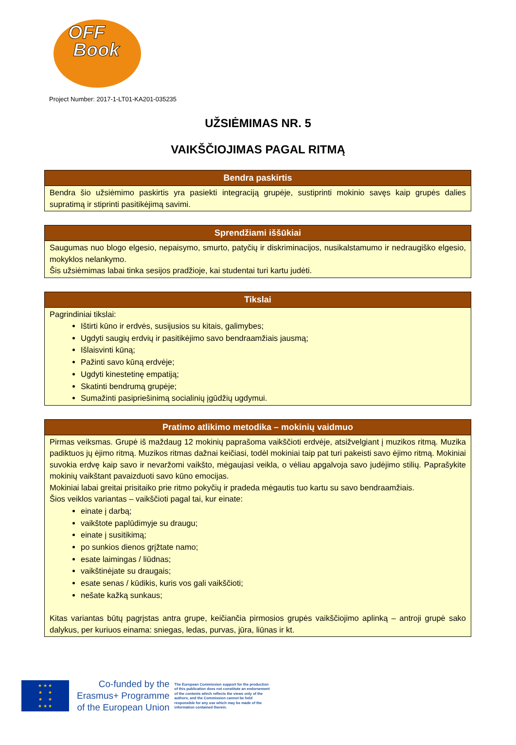OFF
Book
Project Number: 2017-1-LT01-KA201-035235
UŽSIĖMIMAS NR. 5
VAIKŠČIOJIMAS PAGAL RITMĄ
| Bendra paskirtis |
| --- |
| Bendra šio užsiėmimo paskirtis yra pasiekti integraciją grupėje, sustiprinti mokinio savęs kaip grupės dalies supratimą ir stiprinti pasitikėjimą savimi. |
| Sprendžiami iššūkiai |
| --- |
| Saugumas nuo blogo elgesio, nepaisymo, smurto, patyčių ir diskriminacijos, nusikalstamumo ir nedraugiško elgesio, mokyklos nelankymo. Šis užsiėmimas labai tinka sesijos pradžioje, kai studentai turi kartu judėti. |
| Tikslai |
| --- |
| Pagrindiniai tikslai: Ištirti kūno ir erdvės, susijusios su kitais, galimybes; Ugdyti saugių erdvių ir pasitikėjimo savo bendraamžiais jausmą; Išlaisvinti kūną; Pažinti savo kūną erdvėje; Ugdyti kinestetinę empatiją; Skatinti bendrumą grupėje; Sumažinti pasipriešinimą socialinių įgūdžių ugdymui. |
| Pratimo atlikimo metodika – mokinių vaidmuo |
| --- |
| Pirmas veiksmas. Grupė iš maždaug 12 mokinių paprašoma vaikščioti erdvėje, atsižvelgiant į muzikos ritmą. Muzika padiktuos jų ėjimo ritmą. Muzikos ritmas dažnai keičiasi, todėl mokiniai taip pat turi pakeisti savo ėjimo ritmą. Mokiniai suvokia erdvę kaip savo ir nevaržomi vaikšto, mėgaujasi veikla, o vėliau apgalvoja savo judėjimo stilių. Paprašykite mokinių vaikštant pavaizduoti savo kūno emocijas. Mokiniai labai greitai prisitaiko prie ritmo pokyčių ir pradeda mėgautis tuo kartu su savo bendraamžiais. Šios veiklos variantas – vaikščioti pagal tai, kur einate: einate į darbą; vaikštote paplūdimyje su draugu; einate į susitikimą; po sunkios dienos grįžtate namo; esate laimingas / liūdnas; vaikštinėjate su draugais; esate senas / kūdikis, kuris vos gali vaikščioti; nešate kažką sunkaus; Kitas variantas būtų pagrįstas antra grupe, keičiančia pirmosios grupės vaikščiojimo aplinką – antroji grupė sako dalykus, per kuriuos einama: sniegas, ledas, purvas, jūra, liūnas ir kt. |
★ ★ ★
★ ★
★ ★
★ ★ ★
Co-funded by the
Erasmus+ Programme
of the European Union
The European Commission support for the production of this publication does not constitute an endorsement of the contents which reflects the views only of the authors, and the Commission cannot be held responsible for any use which may be made of the information contained therein.